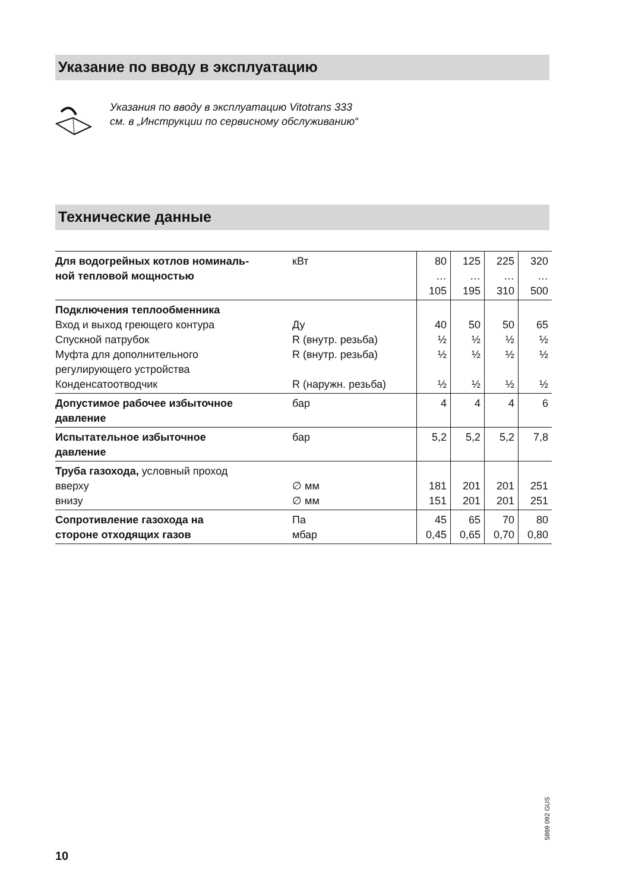Указание по вводу в эксплуатацию
Указания по вводу в эксплуатацию Vitotrans 333
см. в „Инструкции по сервисному обслуживанию“
Технические данные
| Для водогрейных котлов номиналь- ной тепловой мощностью | кВт | 80 … 105 | 125 … 195 | 225 … 310 | 320 … 500 |
| Подключения теплообменника Вход и выход греющего контура Спускной патрубок Муфта для дополнительного регулирующего устройства Конденсатоотводчик | Ду R (внутр. резьба) R (внутр. резьба) R (наружн. резьба) | 40 ½ ½ ½ | 50 ½ ½ ½ | 50 ½ ½ ½ | 65 ½ ½ ½ |
| Допустимое рабочее избыточное давление | бар | 4 | 4 | 4 | 6 |
| Испытательное избыточное давление | бар | 5,2 | 5,2 | 5,2 | 7,8 |
| Труба газохода, условный проход вверху внизу | ∅ мм ∅ мм | 181 151 | 201 201 | 201 201 | 251 251 |
| Сопротивление газохода на стороне отходящих газов | Па мбар | 45 0,45 | 65 0,65 | 70 0,70 | 80 0,80 |
5869 092 GUS
10